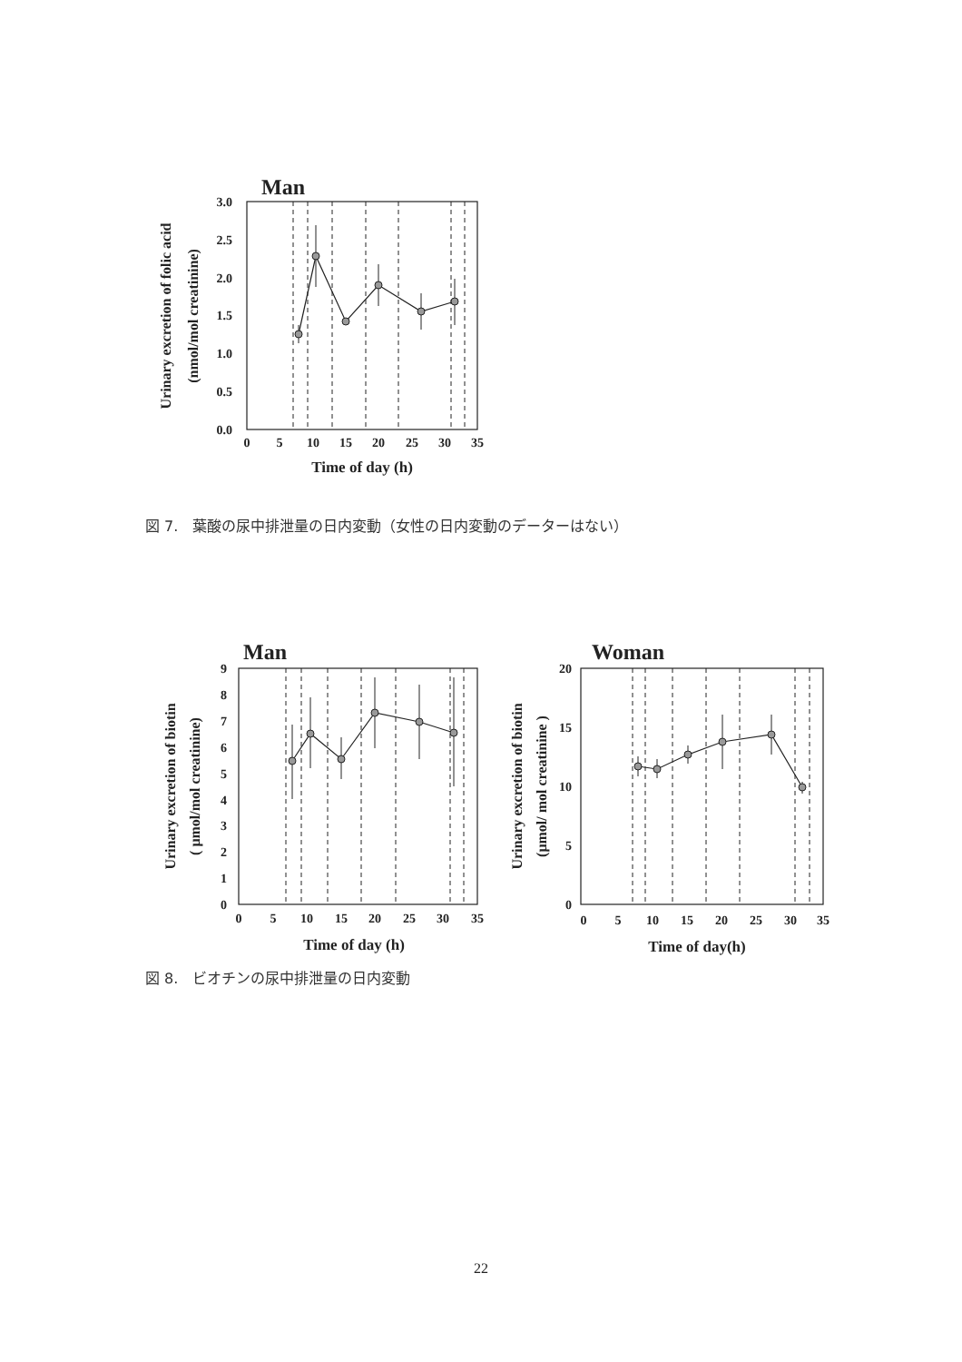Man
3.0
2.5
2.0
1.5
1.0
0.5
0.0
0
5
10
15
20
25
30
35
Time of day (h)
Urinary excretion of folic acid
(nmol/mol creatinine)
図 7.　葉酸の尿中排泄量の日内変動（女性の日内変動のデーターはない）
Man
9
8
7
6
5
4
3
2
1
0
0
5
10
15
20
25
30
35
Time of day (h)
Urinary excretion of biotin
( μmol/mol creatinine)
Woman
20
15
10
5
0
0
5
10
15
20
25
30
35
Time of day(h)
Urinary excretion of biotin
(μmol/ mol creatinine )
図 8.　ビオチンの尿中排泄量の日内変動
22